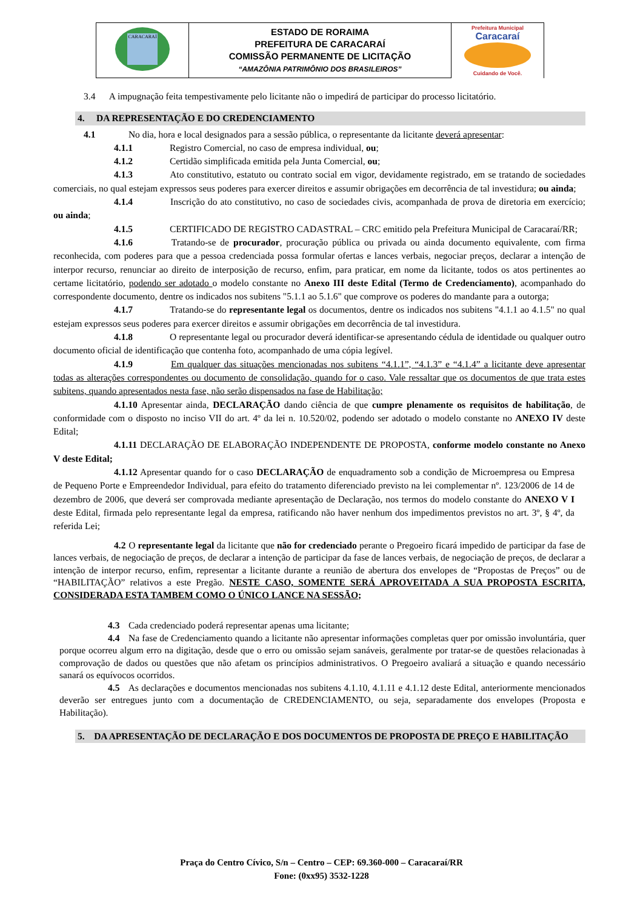| CARACARAÍ | ESTADO DE RORAIMA PREFEITURA DE CARACARAÍ COMISSÃO PERMANENTE DE LICITAÇÃO “AMAZÔNIA PATRIMÔNIO DOS BRASILEIROS” | Prefeitura Municipal Caracaraí Cuidando de Você. |
3.4 A impugnação feita tempestivamente pelo licitante não o impedirá de participar do processo licitatório.
4. DA REPRESENTAÇÃO E DO CREDENCIAMENTO
4.1 No dia, hora e local designados para a sessão pública, o representante da licitante deverá apresentar:
4.1.1 Registro Comercial, no caso de empresa individual, ou;
4.1.2 Certidão simplificada emitida pela Junta Comercial, ou;
4.1.3 Ato constitutivo, estatuto ou contrato social em vigor, devidamente registrado, em se tratando de sociedades comerciais, no qual estejam expressos seus poderes para exercer direitos e assumir obrigações em decorrência de tal investidura; ou ainda;
4.1.4 Inscrição do ato constitutivo, no caso de sociedades civis, acompanhada de prova de diretoria em exercício; ou ainda;
4.1.5 CERTIFICADO DE REGISTRO CADASTRAL – CRC emitido pela Prefeitura Municipal de Caracaraí/RR;
4.1.6 Tratando-se de procurador, procuração pública ou privada ou ainda documento equivalente, com firma reconhecida, com poderes para que a pessoa credenciada possa formular ofertas e lances verbais, negociar preços, declarar a intenção de interpor recurso, renunciar ao direito de interposição de recurso, enfim, para praticar, em nome da licitante, todos os atos pertinentes ao certame licitatório, podendo ser adotado o modelo constante no Anexo III deste Edital (Termo de Credenciamento), acompanhado do correspondente documento, dentre os indicados nos subitens "5.1.1 ao 5.1.6" que comprove os poderes do mandante para a outorga;
4.1.7 Tratando-se do representante legal os documentos, dentre os indicados nos subitens "4.1.1 ao 4.1.5" no qual estejam expressos seus poderes para exercer direitos e assumir obrigações em decorrência de tal investidura.
4.1.8 O representante legal ou procurador deverá identificar-se apresentando cédula de identidade ou qualquer outro documento oficial de identificação que contenha foto, acompanhado de uma cópia legível.
4.1.9 Em qualquer das situações mencionadas nos subitens “4.1.1”, “4.1.3” e “4.1.4” a licitante deve apresentar todas as alterações correspondentes ou documento de consolidação, quando for o caso. Vale ressaltar que os documentos de que trata estes subitens, quando apresentados nesta fase, não serão dispensados na fase de Habilitação;
4.1.10 Apresentar ainda, DECLARAÇÃO dando ciência de que cumpre plenamente os requisitos de habilitação, de conformidade com o disposto no inciso VII do art. 4º da lei n. 10.520/02, podendo ser adotado o modelo constante no ANEXO IV deste Edital;
4.1.11 DECLARAÇÃO DE ELABORAÇÃO INDEPENDENTE DE PROPOSTA, conforme modelo constante no Anexo V deste Edital;
4.1.12 Apresentar quando for o caso DECLARAÇÃO de enquadramento sob a condição de Microempresa ou Empresa de Pequeno Porte e Empreendedor Individual, para efeito do tratamento diferenciado previsto na lei complementar nº. 123/2006 de 14 de dezembro de 2006, que deverá ser comprovada mediante apresentação de Declaração, nos termos do modelo constante do ANEXO V I deste Edital, firmada pelo representante legal da empresa, ratificando não haver nenhum dos impedimentos previstos no art. 3º, § 4º, da referida Lei;
4.2 O representante legal da licitante que não for credenciado perante o Pregoeiro ficará impedido de participar da fase de lances verbais, de negociação de preços, de declarar a intenção de participar da fase de lances verbais, de negociação de preços, de declarar a intenção de interpor recurso, enfim, representar a licitante durante a reunião de abertura dos envelopes de “Propostas de Preços” ou de “HABILITAÇÃO” relativos a este Pregão. NESTE CASO, SOMENTE SERÁ APROVEITADA A SUA PROPOSTA ESCRITA, CONSIDERADA ESTA TAMBEM COMO O ÚNICO LANCE NA SESSÃO;
4.3 Cada credenciado poderá representar apenas uma licitante;
4.4 Na fase de Credenciamento quando a licitante não apresentar informações completas quer por omissão involuntária, quer porque ocorreu algum erro na digitação, desde que o erro ou omissão sejam sanáveis, geralmente por tratar-se de questões relacionadas à comprovação de dados ou questões que não afetam os princípios administrativos. O Pregoeiro avaliará a situação e quando necessário sanará os equívocos ocorridos.
4.5 As declarações e documentos mencionadas nos subitens 4.1.10, 4.1.11 e 4.1.12 deste Edital, anteriormente mencionados deverão ser entregues junto com a documentação de CREDENCIAMENTO, ou seja, separadamente dos envelopes (Proposta e Habilitação).
5. DA APRESENTAÇÃO DE DECLARAÇÃO E DOS DOCUMENTOS DE PROPOSTA DE PREÇO E HABILITAÇÃO
Praça do Centro Cívico, S/n – Centro – CEP: 69.360-000 – Caracaraí/RR
Fone: (0xx95) 3532-1228